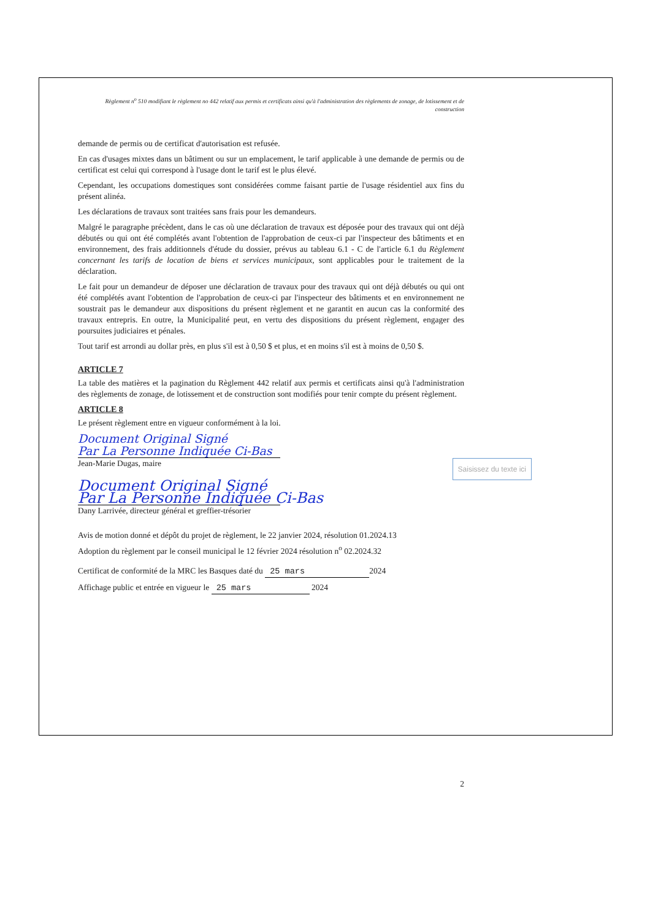Règlement n<sup>o</sup> 510 modifiant le règlement no 442 relatif aux permis et certificats ainsi qu'à l'administration des règlements de zonage, de lotissement et de construction
demande de permis ou de certificat d'autorisation est refusée.
En cas d'usages mixtes dans un bâtiment ou sur un emplacement, le tarif applicable à une demande de permis ou de certificat est celui qui correspond à l'usage dont le tarif est le plus élevé.
Cependant, les occupations domestiques sont considérées comme faisant partie de l'usage résidentiel aux fins du présent alinéa.
Les déclarations de travaux sont traitées sans frais pour les demandeurs.
Malgré le paragraphe précèdent, dans le cas où une déclaration de travaux est déposée pour des travaux qui ont déjà débutés ou qui ont été complétés avant l'obtention de l'approbation de ceux-ci par l'inspecteur des bâtiments et en environnement, des frais additionnels d'étude du dossier, prévus au tableau 6.1 - C de l'article 6.1 du Règlement concernant les tarifs de location de biens et services municipaux, sont applicables pour le traitement de la déclaration.
Le fait pour un demandeur de déposer une déclaration de travaux pour des travaux qui ont déjà débutés ou qui ont été complétés avant l'obtention de l'approbation de ceux-ci par l'inspecteur des bâtiments et en environnement ne soustrait pas le demandeur aux dispositions du présent règlement et ne garantit en aucun cas la conformité des travaux entrepris. En outre, la Municipalité peut, en vertu des dispositions du présent règlement, engager des poursuites judiciaires et pénales.
Tout tarif est arrondi au dollar près, en plus s'il est à 0,50 $ et plus, et en moins s'il est à moins de 0,50 $.
ARTICLE 7
La table des matières et la pagination du Règlement 442 relatif aux permis et certificats ainsi qu'à l'administration des règlements de zonage, de lotissement et de construction sont modifiés pour tenir compte du présent règlement.
ARTICLE 8
Le présent règlement entre en vigueur conformément à la loi.
Document Original Signé
Par La Personne Indiquée Ci-Bas
Jean-Marie Dugas, maire Saisissez du texte ici
Document Original Signé
Par La Personne Indiquée Ci-Bas
Dany Larrivée, directeur général et greffier-trésorier
Avis de motion donné et dépôt du projet de règlement, le 22 janvier 2024, résolution 01.2024.13
Adoption du règlement par le conseil municipal le 12 février 2024 résolution n<sup>o</sup> 02.2024.32
Certificat de conformité de la MRC les Basques daté du 25 mars 2024
Affichage public et entrée en vigueur le 25 mars 2024
2